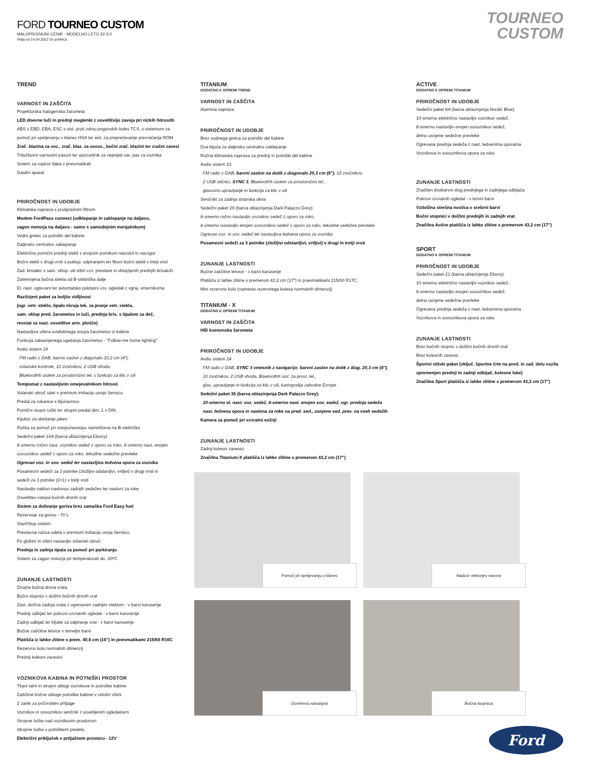FORD TOURNEO CUSTOM
MALOPRODAJNI CENIK - MODELNO LETO 22-3.0
Velja od 14.04.2022 do preklica
TOURNEO
CUSTOM
TREND
VARNOST IN ZAŠČITA
Projektorska halogenska žarometa
LED dnevne luči in prednji meglenki z osvetlitvijo zavoja pri nizkih hitrostih
ABS z EBD, EBA, ESC s sist. proti zdrsu pogonskih koles TCS, s sistemom za
pomoč pri speljevanju v klanec HSA ter sist. za preprečevanje prevračanja ROM
Zrač. blazina za voz., zrač. blaz. za sovoz., bočni zrač. blazini ter zračni zavesi
Tritočkovni varnostni pasovi ter opozorilnik za nepripet var. pas za voznika
Sistem za nadzor tlaka v pnevmatikah
Gasilni aparat
PRIROČNOST IN UDOBJE
Klimatska naprava s protiprašnim filtrom
Modem FordPass connect (odklepanje in zaklepanje na daljavo,
zagon motorja na daljavo - samo s samodejnim menjalnikom)
Vodni grelec za potniški del kabine
Daljinsko centralno zaklepanje
Električno pomični prednji stekli z enojnim pomikom navzdol in navzgor
Bočni stekli v drugi vrsti s poklop. odpiranjem ter fiksni bočni stekli v tretji vrsti
Zad. brisalec s sam. vklop. ob izbiri vzv. prestave in vklopljenih prednjih brisalcih
Zatemnjena bočna stekla od B-stebrička dalje
El. nast. ogrevani ter avtomatsko poklopni vzv. ogledali z vgraj. smernikoma
Razširjeni paket za boljšo vidljivost
(ogr. vetr. steklo, tipalo nivoja tek. za pranje vetr. stekla,
sam. vklop pred. žarometov in luči, prednja bris. s tipalom za dež,
reostat za nast. osvetlitve arm. plošče)
Nastavljiva višina svetlobnega snopa žarometov iz kabine
Funkcija zakasnjenega ugašanja žarometov - "Follow-me home lighting"
Avdio sistem 19
FM radio z DAB, barvni zaslon z diagonalo 10,2 cm (4"),
volanske kontrole, 10 zvočnikov, 2 USB vhoda,
Bluetooth® sistem za prostoročno tel. s funkcijo za klic v sili
Tempomat z nastavljivim omejevalnikom hitrosti
Volanski obroč odet v premium imitacijo usnja Sensico
Predal za rokavice s ključavnico
Pomični stopni ročki ter stropni predal dim. 1 x DIN
Kljukici za obešanje jaken
Ročka za pomoč pri vstopu/sestopu nameščena na B-stebričku
Sedežni paket 16A (barva oblazinjenja Ebony):
8-smerno ročno nast. voznikov sedež z oporo za roko, 8-smerno nast. enojen
sovoznikov sedež z oporo za roko, tekstilne sedežne prevleke
Ogrevan voz. in sov. sedež ter nastavljiva ledvena opora za voznika
Posamezni sedeži za 3 potnike (zložljivi odstanljivi, vrtljivi) v drugi vrsti in
sedeži za 3 potnike (2+1) v tretji vrsti
Nastavljiv naklon naslonov zadnjih sedežev ter nasloni za roke
Osvetlitev vstopa bočnih drsnih vrat
Sistem za dolivanje goriva brez zamaška Ford Easy fuel
Rezervoar za gorivo - 70 L
Start/Stop sistem
Prestavna ročica odeta v premium imitacijo usnja Sensico
Po globini in višini nastavljiv volanski obroč
Prednja in zadnja tipala za pomoč pri parkiranju
Sistem za zagon motorja pri temperaturah do -20ºC
ZUNANJE LASTNOSTI
Dvojna bočna drsna vrata
Bočni stopnici v dolžini bočnih drsnih vrat
Zast. dvižna zadnja vrata z ogrevanim zadnjim steklom - v barvi karoserije
Prednji odbijač ter pokrovi vzvratnih ogledal - v barvi karoserije
Zadnji odbijač ter kljuke za odpiranje vrat - v barvi karoserije
Bočne zaščitne letvice v temeljni barvi
Platišča iz lahke zlitine s prem. 40,6 cm (16") in pnevmatikami 215/65 R16C
Rezervno kolo normalnih dimenzij
Prednji kolesni zavesici
VOZNIKOVA KABINA IN POTNIŠKI PROSTOR
Tkani talni in stropni oblogi voznikove in potniške kabine
Zaščitne bočne obloge potniške kabine v celotni višini
2 zanki za pričvrstitev prtljage
Voznikov in sovoznikov senčnik z osvetljenim ogledalcem
Stropne lučke nad voznikovim prostorom
Stropne lučke v potniškem predelu
Električni priključek v prtljažnem prostoru - 12V
TITANIUM
DODATNO K OPREMI TREND
VARNOST IN ZAŠČITA
Alarmna naprava
PRIROČNOST IN UDOBJE
Brez vodnega grelca za potniški del kabine
Dva ključa za daljinsko centralno zaklepanje
Ročna klimatska naprava za prednji in potniški del kabine
Avdio sistem 23
FM radio z DAB, barvni zaslon na dotik z diagonalo 20,3 cm (8"), 10 zvočnikov,
2 USB vtičnici, SYNC 3, Bluetooth® sistem za prostoročno tel.,
glasovno upravljanje in funkcija za klic v sili
Senčniki za zadnja stranska okna
Sedežni paket 29 (barva oblazinjenja Dark Palazzo Grey):
8-smerno ročno nastavljiv voznikov sedež z oporo za roko,
8-smerno nastavljiv enojen sovoznikov sedež z oporo za roko, tekstilne sedežne prevleke
Ogrevan voz. in sov. sedež ter nastavljiva ledvena opora za voznika
Posamezni sedeži za 3 potnike (zložljivi odstanljivi, vrtljivi) v drugi in tretji vrsti
ZUNANJE LASTNOSTI
Bočne zaščitne letvice - v barvi karoserije
Platišča iz lahke zlitine s premerom 43,2 cm (17") in pnevmatikami 215/60 R17C
Mini rezervno kolo (namesto rezervnega kolesa normalnih dimenzij)
TITANIUM - X
DODATNO K OPREMI TITANIUM
VARNOST IN ZAŠČITA
HID ksenonska žarometa
PRIROČNOST IN UDOBJE
Avdio sistem 24
FM radio z DAB, SYNC 3 vmesnik z navigacijo, barvni zaslon na dotik z diag. 20,3 cm (8"),
10 zvočnikov, 2 USB vhoda, Bluetooth® sist. za prost. tel.,
glas. upravljanje in funkcija za klic v sili, kartografija zahodne Evrope
Sedežni paket 36 (barva oblazinjenja Dark Palazzo Grey):
10-smerno el. nast. voz. sedež, 8-smerno nast. enojen sov. sedež, ogr. prednja sedeža
nast. ledvena opora in naslona za roke na pred. sed., usnjene sed. prev. na vseh sedežih
Kamera za pomoč pri vzvratni vožnji
ZUNANJE LASTNOSTI
Zadnji kolesni zavesici
Značilna Titanium-X platišča iz lahke zlitine s premerom 43,2 cm (17")
ACTIVE
DODATNO K OPREMI TITANIUM
PRIROČNOST IN UDOBJE
Sedežni paket 8A (barva oblazinjenja Nordic Blue):
10-smerno električno nastavljiv voznikov sedež,
8-smerno nastavljiv enojen sovoznikov sedež,
delno usnjene sedežne prevleke
Ogrevana prednja sedeža z nast. ledvenima oporama
Voznikova in sovoznikova opora za roko
ZUNANJE LASTNOSTI
Značilen dvobarvni slog prednjega in zadnjega odbijača
Pokrovi vzvratnih ogledal - v temni barvi
Vzdolžna strešna nosilca v srebrni barvi
Bočni stopnici v dolžini prednjih in zadnjih vrat
Značilna Active platišča iz lahke zlitine s premerom 43,2 cm (17")
SPORT
DODATNO K OPREMI TITANIUM
PRIROČNOST IN UDOBJE
Sedežni paket 21 (barva oblazinjenja Ebony):
10-smerno električno nastavljiv voznikov sedež,
8-smerno nastavljiv enojen sovoznikov sedež,
delno usnjene sedežne prevleke
Ogrevana prednja sedeža z nast. ledvenima oporama
Voznikova in sovoznikova opora za roko
ZUNANJE LASTNOSTI
Brez bočnih stopnic v dolžini bočnih drsnih vrat
Brez kolesnih zavesic
Športni stilski paket (vključ. športne črte na pred. in zad. delu vozila
spremenjen prednji in zadnji odbijač, kolesne loke)
Značilna Sport platišča iz lahke zlitine s premerom 43,2 cm (17")
Pomoč pri speljevanju v klanec Nadzor vektorjev navora
Dovršena notranjost Bočna stopnica
Ford